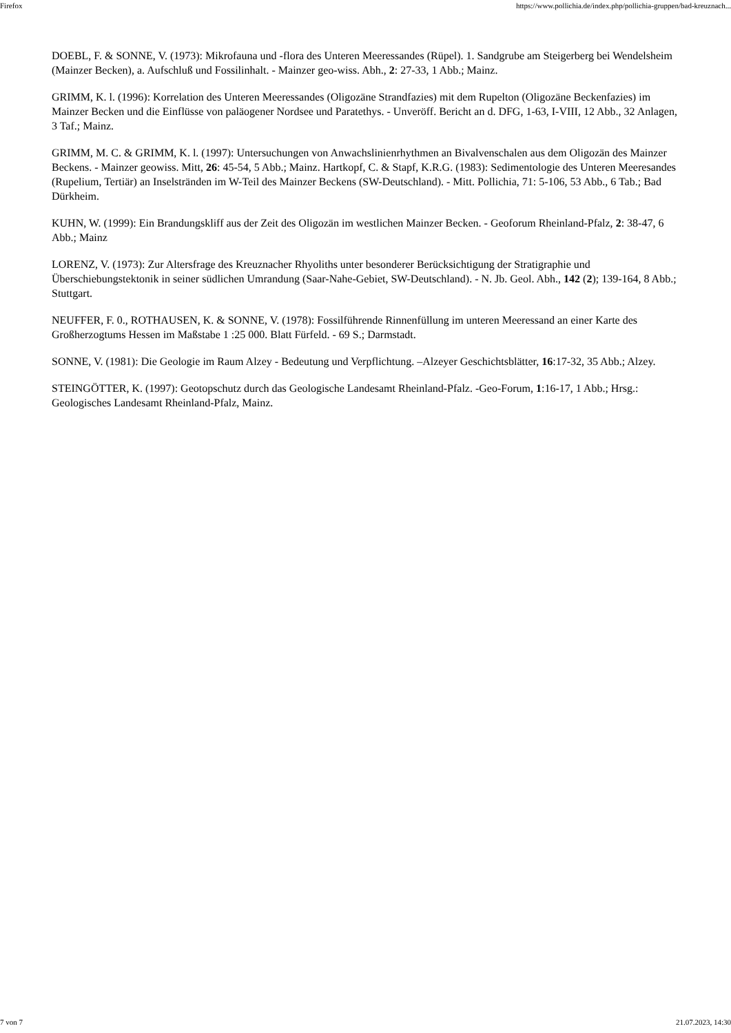Firefox https://www.pollichia.de/index.php/pollichia-gruppen/bad-kreuznach...
DOEBL, F. & SONNE, V. (1973): Mikrofauna und -flora des Unteren Meeressandes (Rüpel). 1. Sandgrube am Steigerberg bei Wendelsheim (Mainzer Becken), a. Aufschluß und Fossilinhalt. - Mainzer geo-wiss. Abh., 2: 27-33, 1 Abb.; Mainz.
GRIMM, K. l. (1996): Korrelation des Unteren Meeressandes (Oligozäne Strandfazies) mit dem Rupelton (Oligozäne Beckenfazies) im Mainzer Becken und die Einflüsse von paläogener Nordsee und Paratethys. - Unveröff. Bericht an d. DFG, 1-63, I-VIII, 12 Abb., 32 Anlagen, 3 Taf.; Mainz.
GRIMM, M. C. & GRIMM, K. l. (1997): Untersuchungen von Anwachslinienrhythmen an Bivalvenschalen aus dem Oligozän des Mainzer Beckens. - Mainzer geowiss. Mitt, 26: 45-54, 5 Abb.; Mainz. Hartkopf, C. & Stapf, K.R.G. (1983): Sedimentologie des Unteren Meeresandes (Rupelium, Tertiär) an Inselstränden im W-Teil des Mainzer Beckens (SW-Deutschland). - Mitt. Pollichia, 71: 5-106, 53 Abb., 6 Tab.; Bad Dürkheim.
KUHN, W. (1999): Ein Brandungskliff aus der Zeit des Oligozän im westlichen Mainzer Becken. - Geoforum Rheinland-Pfalz, 2: 38-47, 6 Abb.; Mainz
LORENZ, V. (1973): Zur Altersfrage des Kreuznacher Rhyoliths unter besonderer Berücksichtigung der Stratigraphie und Überschiebungstektonik in seiner südlichen Umrandung (Saar-Nahe-Gebiet, SW-Deutschland). - N. Jb. Geol. Abh., 142 (2); 139-164, 8 Abb.; Stuttgart.
NEUFFER, F. 0., ROTHAUSEN, K. & SONNE, V. (1978): Fossilführende Rinnenfüllung im unteren Meeressand an einer Karte des Großherzogtums Hessen im Maßstabe 1 :25 000. Blatt Fürfeld. - 69 S.; Darmstadt.
SONNE, V. (1981): Die Geologie im Raum Alzey - Bedeutung und Verpflichtung. –Alzeyer Geschichtsblätter, 16:17-32, 35 Abb.; Alzey.
STEINGÖTTER, K. (1997): Geotopschutz durch das Geologische Landesamt Rheinland-Pfalz. -Geo-Forum, 1:16-17, 1 Abb.; Hrsg.: Geologisches Landesamt Rheinland-Pfalz, Mainz.
7 von 7 21.07.2023, 14:30